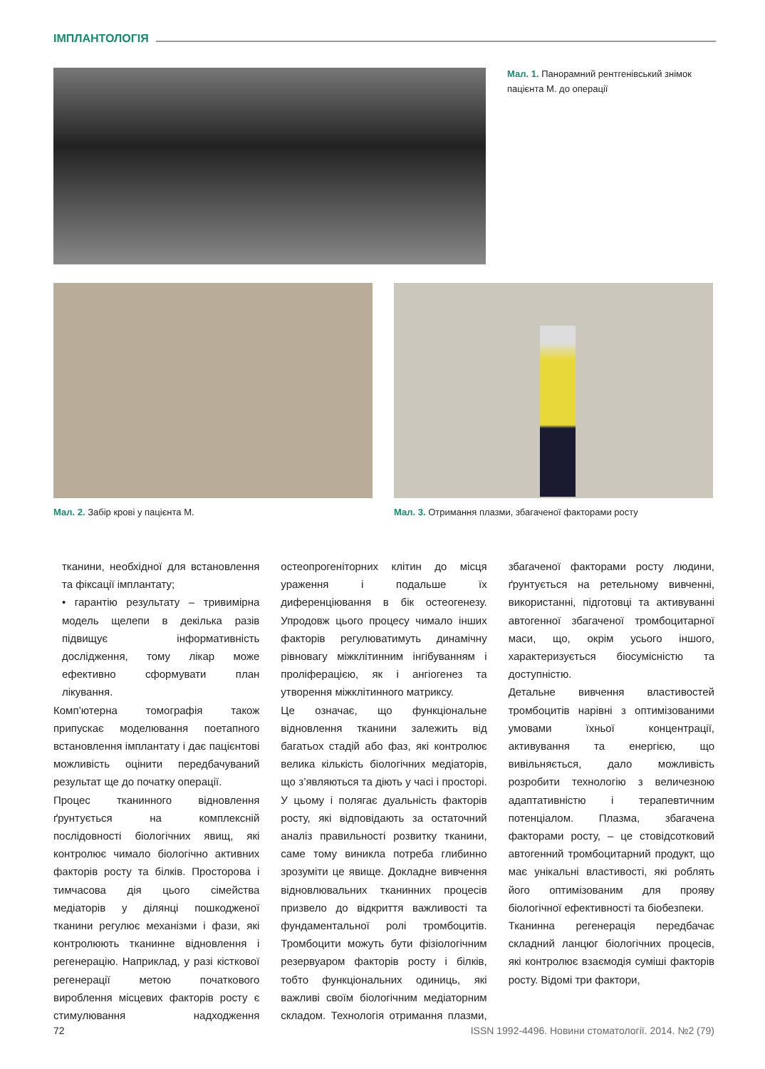ІМПЛАНТОЛОГІЯ
Мал. 1. Панорамний рентгенівський знімок пацієнта М. до операції
Мал. 2. Забір крові у пацієнта М.
Мал. 3. Отримання плазми, збагаченої факторами росту
тканини, необхідної для встановлення та фіксації імплантату;
• гарантію результату – тривимірна модель щелепи в декілька разів підвищує інформативність дослідження, тому лікар може ефективно сформувати план лікування.
Комп’ютерна томографія також припускає моделювання поетапного встановлення імплантату і дає пацієнтові можливість оцінити передбачуваний результат ще до початку операції.
Процес тканинного відновлення ґрунтується на комплексній послідовності біологічних явищ, які контролює чимало біологічно активних факторів росту та білків. Просторова і тимчасова дія цього сімейства медіаторів у ділянці пошкодженої тканини регулює механізми і фази, які контролюють тканинне відновлення і регенерацію. Наприклад, у разі кісткової регенерації метою початкового вироблення місцевих факторів росту є стимулювання надходження остеопрогеніторних клітин до місця ураження і подальше їх диференціювання в бік остеогенезу. Упродовж цього процесу чимало інших факторів регулюватимуть динамічну рівновагу міжклітинним інгібуванням і проліферацією, як і ангіогенез та утворення міжклітинного матриксу.
Це означає, що функціональне відновлення тканини залежить від багатьох стадій або фаз, які контролює велика кількість біологічних медіаторів, що з’являються та діють у часі і просторі. У цьому і полягає дуальність факторів росту, які відповідають за остаточний аналіз правильності розвитку тканини, саме тому виникла потреба глибинно зрозуміти це явище. Докладне вивчення відновлювальних тканинних процесів призвело до відкриття важливості та фундаментальної ролі тромбоцитів. Тромбоцити можуть бути фізіологічним резервуаром факторів росту і білків, тобто функціональних одиниць, які важливі своїм біологічним медіаторним складом. Технологія отримання плазми, збагаченої факторами росту людини, ґрунтується на ретельному вивченні, використанні, підготовці та активуванні автогенної збагаченої тромбоцитарної маси, що, окрім усього іншого, характеризується біосумісністю та доступністю.
Детальне вивчення властивостей тромбоцитів нарівні з оптимізованими умовами їхньої концентрації, активування та енергією, що вивільняється, дало можливість розробити технологію з величезною адаптативністю і терапевтичним потенціалом. Плазма, збагачена факторами росту, – це стовідсотковий автогенний тромбоцитарний продукт, що має унікальні властивості, які роблять його оптимізованим для прояву біологічної ефективності та біобезпеки.
Тканинна регенерація передбачає складний ланцюг біологічних процесів, які контролює взаємодія суміші факторів росту. Відомі три фактори,
72 ISSN 1992-4496. Новини стоматології. 2014. №2 (79)